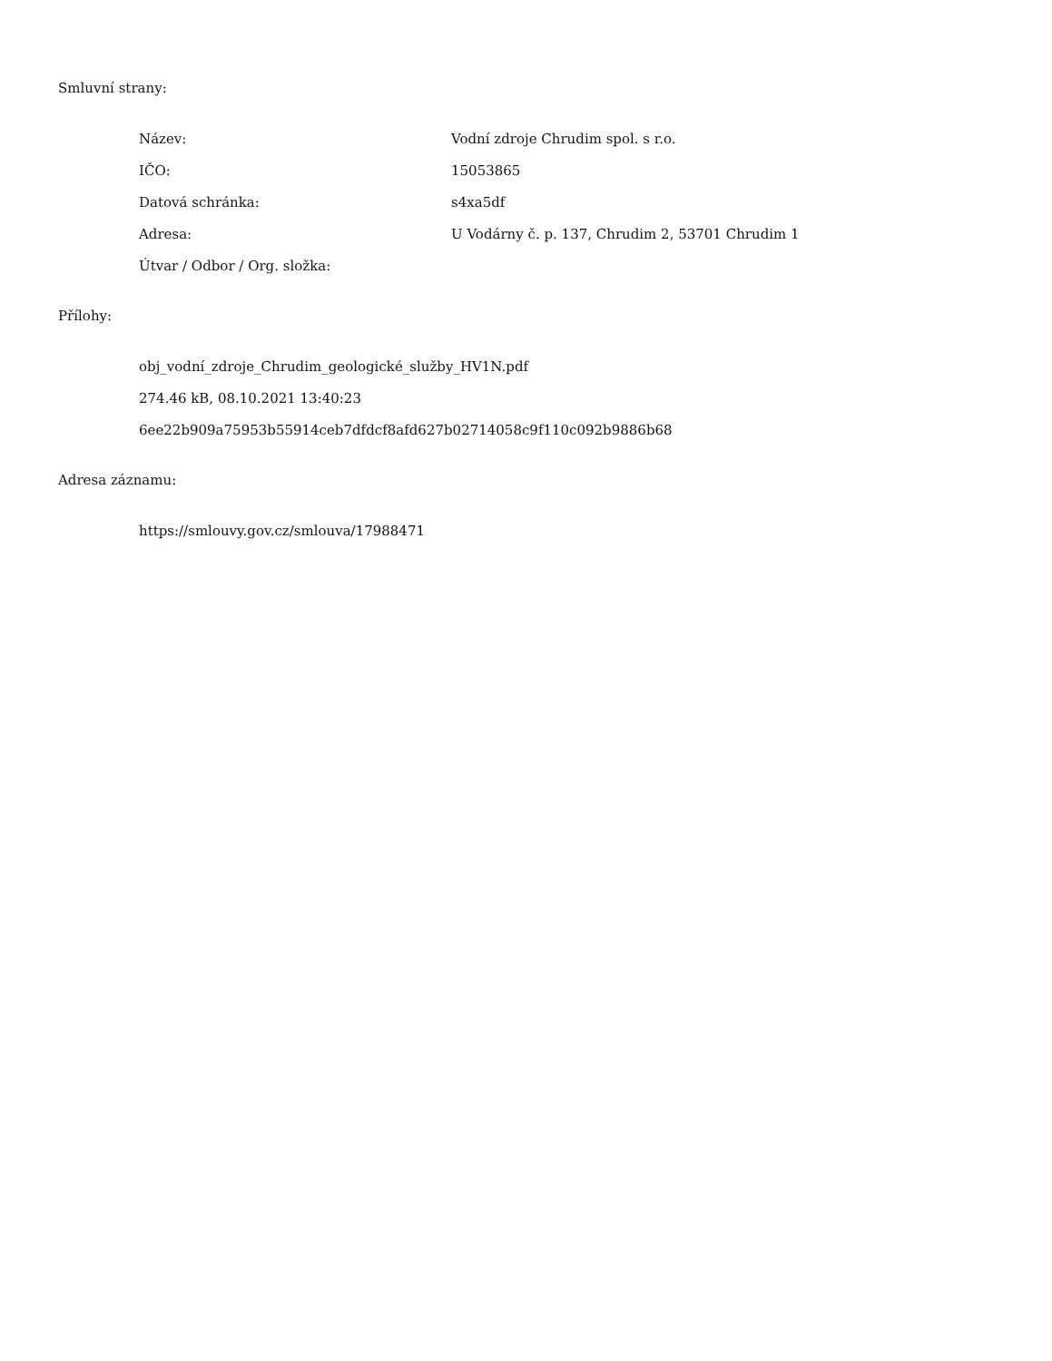Smluvní strany:
Název: Vodní zdroje Chrudim spol. s r.o.
IČO: 15053865
Datová schránka: s4xa5df
Adresa: U Vodárny č. p. 137, Chrudim 2, 53701 Chrudim 1
Útvar / Odbor / Org. složka:
Přílohy:
obj_vodní_zdroje_Chrudim_geologické_služby_HV1N.pdf
274.46 kB, 08.10.2021 13:40:23
6ee22b909a75953b55914ceb7dfdcf8afd627b02714058c9f110c092b9886b68
Adresa záznamu:
https://smlouvy.gov.cz/smlouva/17988471